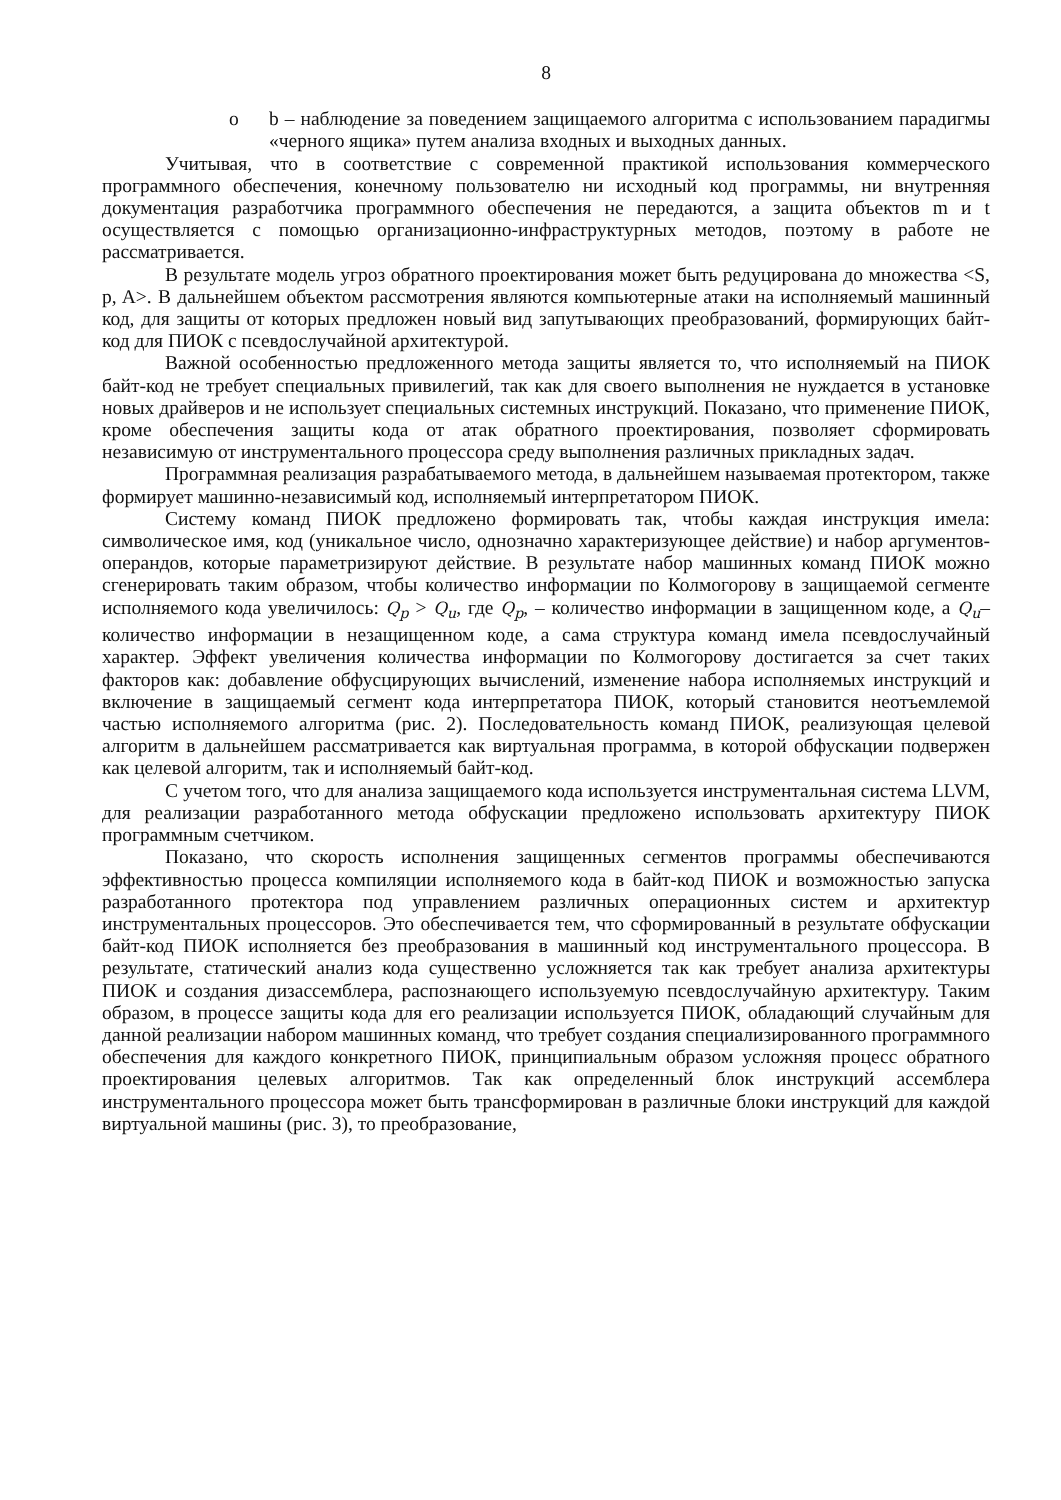8
o b – наблюдение за поведением защищаемого алгоритма с использованием парадигмы «черного ящика» путем анализа входных и выходных данных.
Учитывая, что в соответствие с современной практикой использования коммерческого программного обеспечения, конечному пользователю ни исходный код программы, ни внутренняя документация разработчика программного обеспечения не передаются, а защита объектов m и t осуществляется с помощью организационно-инфраструктурных методов, поэтому в работе не рассматривается.
В результате модель угроз обратного проектирования может быть редуцирована до множества <S, p, A>. В дальнейшем объектом рассмотрения являются компьютерные атаки на исполняемый машинный код, для защиты от которых предложен новый вид запутывающих преобразований, формирующих байт-код для ПИОК с псевдослучайной архитектурой.
Важной особенностью предложенного метода защиты является то, что исполняемый на ПИОК байт-код не требует специальных привилегий, так как для своего выполнения не нуждается в установке новых драйверов и не использует специальных системных инструкций. Показано, что применение ПИОК, кроме обеспечения защиты кода от атак обратного проектирования, позволяет сформировать независимую от инструментального процессора среду выполнения различных прикладных задач.
Программная реализация разрабатываемого метода, в дальнейшем называемая протектором, также формирует машинно-независимый код, исполняемый интерпретатором ПИОК.
Систему команд ПИОК предложено формировать так, чтобы каждая инструкция имела: символическое имя, код (уникальное число, однозначно характеризующее действие) и набор аргументов-операндов, которые параметризируют действие. В результате набор машинных команд ПИОК можно сгенерировать таким образом, чтобы количество информации по Колмогорову в защищаемой сегменте исполняемого кода увеличилось: Q<sub>p</sub> > Q<sub>u</sub>, где Q<sub>p</sub>, – количество информации в защищенном коде, а Q<sub>u</sub>– количество информации в незащищенном коде, а сама структура команд имела псевдослучайный характер. Эффект увеличения количества информации по Колмогорову достигается за счет таких факторов как: добавление обфусцирующих вычислений, изменение набора исполняемых инструкций и включение в защищаемый сегмент кода интерпретатора ПИОК, который становится неотъемлемой частью исполняемого алгоритма (рис. 2). Последовательность команд ПИОК, реализующая целевой алгоритм в дальнейшем рассматривается как виртуальная программа, в которой обфускации подвержен как целевой алгоритм, так и исполняемый байт-код.
С учетом того, что для анализа защищаемого кода используется инструментальная система LLVM, для реализации разработанного метода обфускации предложено использовать архитектуру ПИОК программным счетчиком.
Показано, что скорость исполнения защищенных сегментов программы обеспечиваются эффективностью процесса компиляции исполняемого кода в байт-код ПИОК и возможностью запуска разработанного протектора под управлением различных операционных систем и архитектур инструментальных процессоров. Это обеспечивается тем, что сформированный в результате обфускации байт-код ПИОК исполняется без преобразования в машинный код инструментального процессора. В результате, статический анализ кода существенно усложняется так как требует анализа архитектуры ПИОК и создания дизассемблера, распознающего используемую псевдослучайную архитектуру. Таким образом, в процессе защиты кода для его реализации используется ПИОК, обладающий случайным для данной реализации набором машинных команд, что требует создания специализированного программного обеспечения для каждого конкретного ПИОК, принципиальным образом усложняя процесс обратного проектирования целевых алгоритмов. Так как определенный блок инструкций ассемблера инструментального процессора может быть трансформирован в различные блоки инструкций для каждой виртуальной машины (рис. 3), то преобразование,